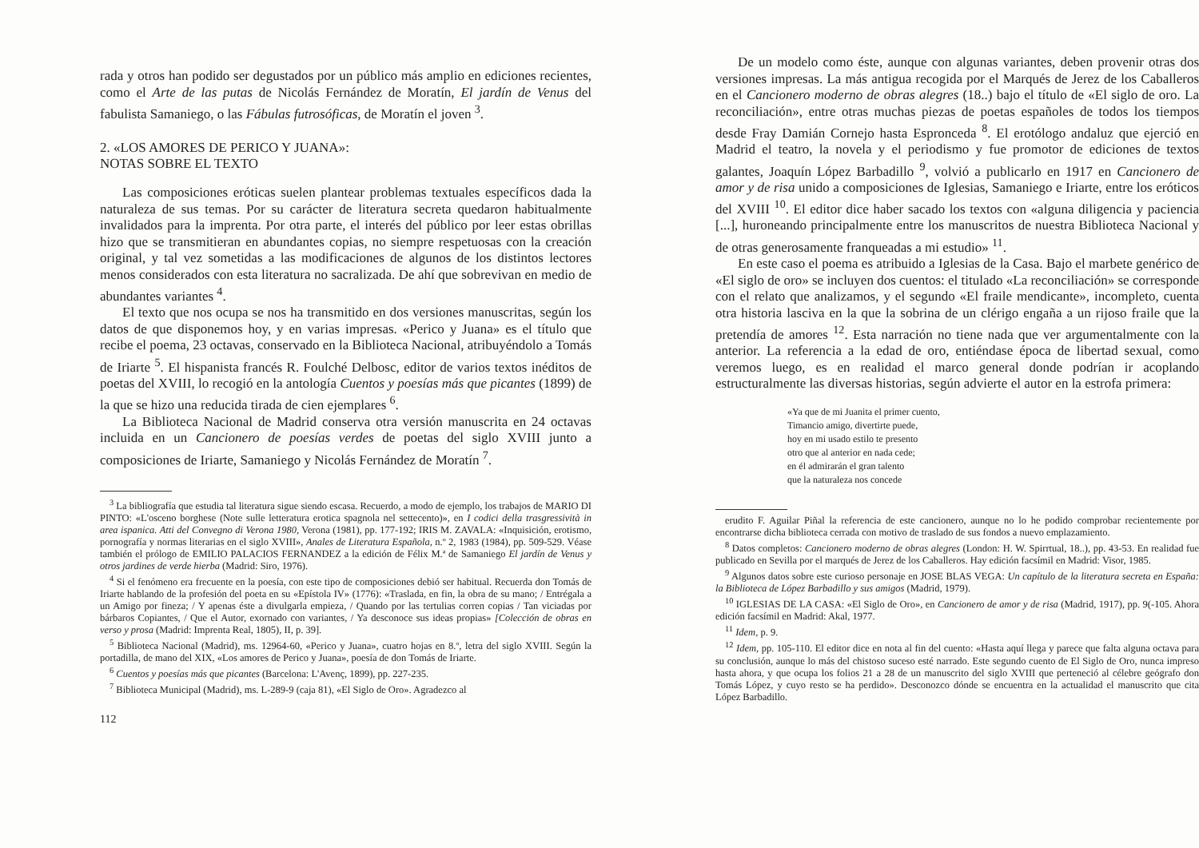rada y otros han podido ser degustados por un público más amplio en ediciones recientes, como el Arte de las putas de Nicolás Fernández de Moratín, El jardín de Venus del fabulista Samaniego, o las Fábulas futrosóficas, de Moratín el joven <sup>3</sup>.
2. «LOS AMORES DE PERICO Y JUANA»:
NOTAS SOBRE EL TEXTO
Las composiciones eróticas suelen plantear problemas textuales específicos dada la naturaleza de sus temas. Por su carácter de literatura secreta quedaron habitualmente invalidados para la imprenta. Por otra parte, el interés del público por leer estas obrillas hizo que se transmitieran en abundantes copias, no siempre respetuosas con la creación original, y tal vez sometidas a las modificaciones de algunos de los distintos lectores menos considerados con esta literatura no sacralizada. De ahí que sobrevivan en medio de abundantes variantes <sup>4</sup>.
El texto que nos ocupa se nos ha transmitido en dos versiones manuscritas, según los datos de que disponemos hoy, y en varias impresas. «Perico y Juana» es el título que recibe el poema, 23 octavas, conservado en la Biblioteca Nacional, atribuyéndolo a Tomás de Iriarte <sup>5</sup>. El hispanista francés R. Foulché Delbosc, editor de varios textos inéditos de poetas del XVIII, lo recogió en la antología Cuentos y poesías más que picantes (1899) de la que se hizo una reducida tirada de cien ejemplares <sup>6</sup>.
La Biblioteca Nacional de Madrid conserva otra versión manuscrita en 24 octavas incluida en un Cancionero de poesías verdes de poetas del siglo XVIII junto a composiciones de Iriarte, Samaniego y Nicolás Fernández de Moratín <sup>7</sup>.
<sup>3</sup> La bibliografía que estudia tal literatura sigue siendo escasa. Recuerdo, a modo de ejemplo, los trabajos de MARIO DI PINTO: «L'osceno borghese (Note sulle letteratura erotica spagnola nel settecento)», en I codici della trasgressività in area ispanica. Atti del Convegno di Verona 1980, Verona (1981), pp. 177-192; IRIS M. ZAVALA: «Inquisición, erotismo, pornografía y normas literarias en el siglo XVIII», Anales de Literatura Española, n.º 2, 1983 (1984), pp. 509-529. Véase también el prólogo de EMILIO PALACIOS FERNANDEZ a la edición de Félix M.ª de Samaniego El jardín de Venus y otros jardines de verde hierba (Madrid: Siro, 1976).
<sup>4</sup> Si el fenómeno era frecuente en la poesía, con este tipo de composiciones debió ser habitual. Recuerda don Tomás de Iriarte hablando de la profesión del poeta en su «Epístola IV» (1776): «Traslada, en fin, la obra de su mano; / Entrégala a un Amigo por fineza; / Y apenas éste a divulgarla empieza, / Quando por las tertulias corren copias / Tan viciadas por bárbaros Copiantes, / Que el Autor, exornado con variantes, / Ya desconoce sus ideas propias» [Colección de obras en verso y prosa (Madrid: Imprenta Real, 1805), II, p. 39].
<sup>5</sup> Biblioteca Nacional (Madrid), ms. 12964-60, «Perico y Juana», cuatro hojas en 8.º, letra del siglo XVIII. Según la portadilla, de mano del XIX, «Los amores de Perico y Juana», poesía de don Tomás de Iriarte.
<sup>6</sup> Cuentos y poesías más que picantes (Barcelona: L'Avenç, 1899), pp. 227-235.
<sup>7</sup> Biblioteca Municipal (Madrid), ms. L-289-9 (caja 81), «El Siglo de Oro». Agradezco al
112
De un modelo como éste, aunque con algunas variantes, deben provenir otras dos versiones impresas. La más antigua recogida por el Marqués de Jerez de los Caballeros en el Cancionero moderno de obras alegres (18..) bajo el título de «El siglo de oro. La reconciliación», entre otras muchas piezas de poetas españoles de todos los tiempos desde Fray Damián Cornejo hasta Espronceda <sup>8</sup>. El erotólogo andaluz que ejerció en Madrid el teatro, la novela y el periodismo y fue promotor de ediciones de textos galantes, Joaquín López Barbadillo <sup>9</sup>, volvió a publicarlo en 1917 en Cancionero de amor y de risa unido a composiciones de Iglesias, Samaniego e Iriarte, entre los eróticos del XVIII <sup>10</sup>. El editor dice haber sacado los textos con «alguna diligencia y paciencia [...], huroneando principalmente entre los manuscritos de nuestra Biblioteca Nacional y de otras generosamente franqueadas a mi estudio» <sup>11</sup>.
En este caso el poema es atribuido a Iglesias de la Casa. Bajo el marbete genérico de «El siglo de oro» se incluyen dos cuentos: el titulado «La reconciliación» se corresponde con el relato que analizamos, y el segundo «El fraile mendicante», incompleto, cuenta otra historia lasciva en la que la sobrina de un clérigo engaña a un rijoso fraile que la pretendía de amores <sup>12</sup>. Esta narración no tiene nada que ver argumentalmente con la anterior. La referencia a la edad de oro, entiéndase época de libertad sexual, como veremos luego, es en realidad el marco general donde podrían ir acoplando estructuralmente las diversas historias, según advierte el autor en la estrofa primera:
«Ya que de mi Juanita el primer cuento,
Timancio amigo, divertirte puede,
hoy en mi usado estilo te presento
otro que al anterior en nada cede;
en él admirarán el gran talento
que la naturaleza nos concede
erudito F. Aguilar Piñal la referencia de este cancionero, aunque no lo he podido comprobar recientemente por encontrarse dicha biblioteca cerrada con motivo de traslado de sus fondos a nuevo emplazamiento.
<sup>8</sup> Datos completos: Cancionero moderno de obras alegres (London: H. W. Spirrtual, 18..), pp. 43-53. En realidad fue publicado en Sevilla por el marqués de Jerez de los Caballeros. Hay edición facsímil en Madrid: Visor, 1985.
<sup>9</sup> Algunos datos sobre este curioso personaje en JOSE BLAS VEGA: Un capítulo de la literatura secreta en España: la Biblioteca de López Barbadillo y sus amigos (Madrid, 1979).
<sup>10</sup> IGLESIAS DE LA CASA: «El Siglo de Oro», en Cancionero de amor y de risa (Madrid, 1917), pp. 9(-105. Ahora edición facsímil en Madrid: Akal, 1977.
<sup>11</sup> Idem, p. 9.
<sup>12</sup> Idem, pp. 105-110. El editor dice en nota al fin del cuento: «Hasta aquí llega y parece que falta alguna octava para su conclusión, aunque lo más del chistoso suceso esté narrado. Este segundo cuento de El Siglo de Oro, nunca impreso hasta ahora, y que ocupa los folios 21 a 28 de un manuscrito del siglo XVIII que perteneció al célebre geógrafo don Tomás López, y cuyo resto se ha perdido». Desconozco dónde se encuentra en la actualidad el manuscrito que cita López Barbadillo.